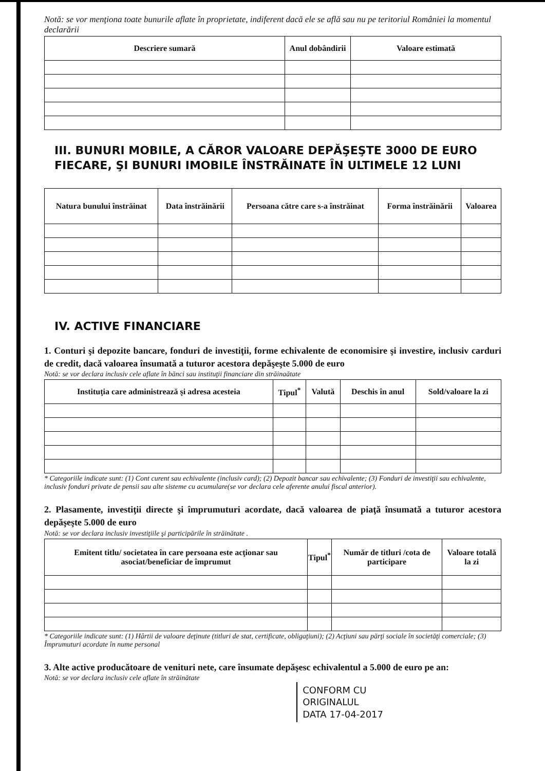Notă: se vor menţiona toate bunurile aflate în proprietate, indiferent dacă ele se află sau nu pe teritoriul României la momentul declarării
| Descriere sumară | Anul dobândirii | Valoare estimată |
| --- | --- | --- |
III. BUNURI MOBILE, A CĂROR VALOARE DEPĂŞEŞTE 3000 DE EURO FIECARE, ŞI BUNURI IMOBILE ÎNSTRĂINATE ÎN ULTIMELE 12 LUNI
| Natura bunului înstrăinat | Data înstrăinării | Persoana către care s-a înstrăinat | Forma înstrăinării | Valoarea |
| --- | --- | --- | --- | --- |
IV. ACTIVE FINANCIARE
1. Conturi şi depozite bancare, fonduri de investiţii, forme echivalente de economisire şi investire, inclusiv carduri de credit, dacă valoarea însumată a tuturor acestora depăşeşte 5.000 de euro
Notă: se vor declara inclusiv cele aflate în bănci sau instituţii financiare din străinaătate
| Instituţia care administrează şi adresa acesteia | Tipul<sup>*</sup> | Valută | Deschis în anul | Sold/valoare la zi |
| --- | --- | --- | --- | --- |
* Categoriile indicate sunt: (1) Cont curent sau echivalente (inclusiv card); (2) Depozit bancar sau echivalente; (3) Fonduri de investiţii sau echivalente, inclusiv fonduri private de pensii sau alte sisteme cu acumulare(se vor declara cele aferente anului fiscal anterior).
2. Plasamente, investiţii directe şi împrumuturi acordate, dacă valoarea de piaţă însumată a tuturor acestora depăşeşte 5.000 de euro
Notă: se vor declara inclusiv investiţiile şi participările în străinătate .
| Emitent titlu/ societatea în care persoana este acţionar sau asociat/beneficiar de împrumut | Tipul<sup>*</sup> | Număr de titluri /cota de participare | Valoare totală la zi |
| --- | --- | --- | --- |
* Categoriile indicate sunt: (1) Hârtii de valoare deţinute (titluri de stat, certificate, obligaţiuni); (2) Acţiuni sau părţi sociale în societăţi comerciale; (3) Împrumuturi acordate în nume personal
3. Alte active producătoare de venituri nete, care însumate depăşesc echivalentul a 5.000 de euro pe an:
Notă: se vor declara inclusiv cele aflate în străinătate
CONFORM CU
ORIGINALUL
DATA 17-04-2017